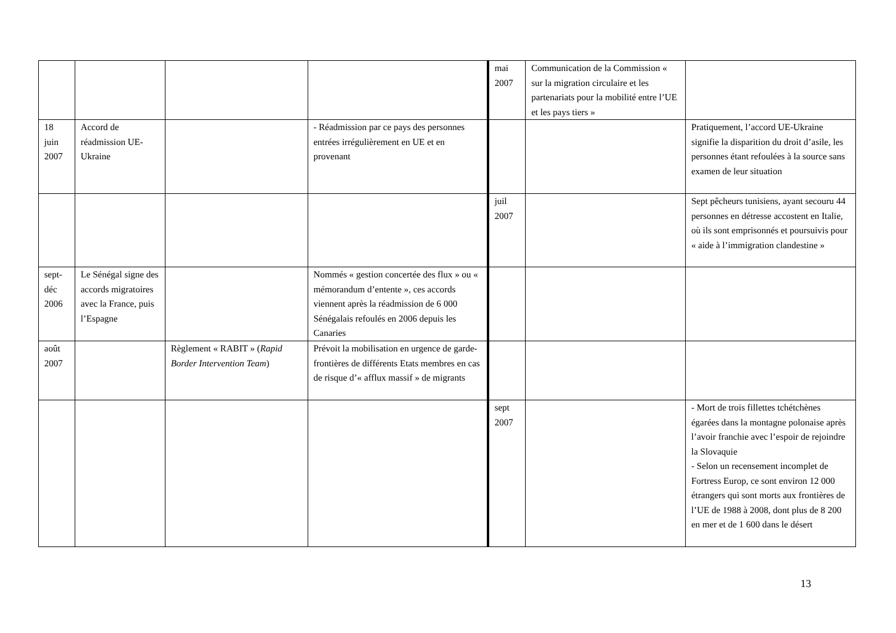| | | | | mai 2007 | Communication de la Commission « sur la migration circulaire et les partenariats pour la mobilité entre lʼUE et les pays tiers » | |
| 18 juin 2007 | Accord de réadmission UE-Ukraine | | - Réadmission par ce pays des personnes entrées irrégulièrement en UE et en provenant | | | Pratiquement, lʼaccord UE-Ukraine signifie la disparition du droit dʼasile, les personnes étant refoulées à la source sans examen de leur situation |
| | | | | juil 2007 | | Sept pêcheurs tunisiens, ayant secouru 44 personnes en détresse accostent en Italie, où ils sont emprisonnés et poursuivis pour « aide à lʼimmigration clandestine » |
| sept-déc 2006 | Le Sénégal signe des accords migratoires avec la France, puis lʼEspagne | | Nommés « gestion concertée des flux » ou « mémorandum dʼentente », ces accords viennent après la réadmission de 6 000 Sénégalais refoulés en 2006 depuis les Canaries | | | |
| août 2007 | | Règlement « RABIT » ( Rapid Border Intervention Team ) | Prévoit la mobilisation en urgence de garde-frontières de différents Etats membres en cas de risque dʼ« afflux massif » de migrants | | | |
| | | | | sept 2007 | | - Mort de trois fillettes tchétchènes égarées dans la montagne polonaise après lʼavoir franchie avec lʼespoir de rejoindre la Slovaquie - Selon un recensement incomplet de Fortress Europ, ce sont environ 12 000 étrangers qui sont morts aux frontières de lʼUE de 1988 à 2008, dont plus de 8 200 en mer et de 1 600 dans le désert |
13